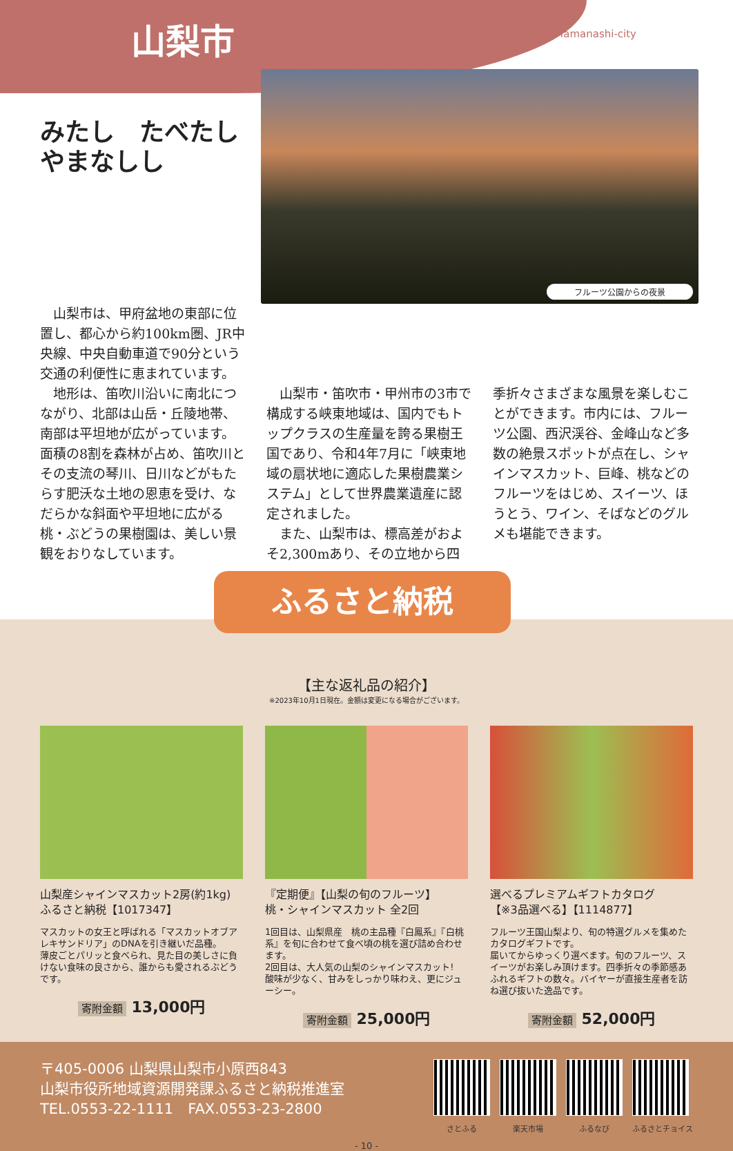山梨市 Yamanashi-city
みたし　たべたし
やまなしし
フルーツ公園からの夜景
山梨市は、甲府盆地の東部に位置し、都心から約100km圏、JR中央線、中央自動車道で90分という交通の利便性に恵まれています。
地形は、笛吹川沿いに南北につながり、北部は山岳・丘陵地帯、南部は平坦地が広がっています。面積の8割を森林が占め、笛吹川とその支流の琴川、日川などがもたらす肥沃な土地の恩恵を受け、なだらかな斜面や平坦地に広がる桃・ぶどうの果樹園は、美しい景観をおりなしています。
山梨市・笛吹市・甲州市の3市で構成する峡東地域は、国内でもトップクラスの生産量を誇る果樹王国であり、令和4年7月に「峡東地域の扇状地に適応した果樹農業システム」として世界農業遺産に認定されました。
また、山梨市は、標高差がおよそ2,300mあり、その立地から四季折々さまざまな風景を楽しむことができます。市内には、フルーツ公園、西沢渓谷、金峰山など多数の絶景スポットが点在し、シャインマスカット、巨峰、桃などのフルーツをはじめ、スイーツ、ほうとう、ワイン、そばなどのグルメも堪能できます。
ふるさと納税
【主な返礼品の紹介】
※2023年10月1日現在。金額は変更になる場合がございます。
山梨産シャインマスカット2房(約1kg)
ふるさと納税【1017347】
マスカットの女王と呼ばれる「マスカットオブアレキサンドリア」のDNAを引き継いだ品種。
薄皮ごとパリッと食べられ、見た目の美しさに負けない食味の良さから、誰からも愛されるぶどうです。
寄附金額 13,000円
『定期便』【山梨の旬のフルーツ】
桃・シャインマスカット 全2回
1回目は、山梨県産　桃の主品種『白鳳系』『白桃系』を旬に合わせて食べ頃の桃を選び詰め合わせます。
2回目は、大人気の山梨のシャインマスカット!
酸味が少なく、甘みをしっかり味わえ、更にジューシー。
寄附金額 25,000円
選べるプレミアムギフトカタログ
【※3品選べる】【1114877】
フルーツ王国山梨より、旬の特選グルメを集めたカタログギフトです。
届いてからゆっくり選べます。旬のフルーツ、スイーツがお楽しみ頂けます。四季折々の季節感あふれるギフトの数々。バイヤーが直接生産者を訪ね選び抜いた逸品です。
寄附金額 52,000円
〒405-0006 山梨県山梨市小原西843
山梨市役所地域資源開発課ふるさと納税推進室
TEL.0553-22-1111　FAX.0553-23-2800
さとふる 楽天市場 ふるなび ふるさとチョイス
- 10 -